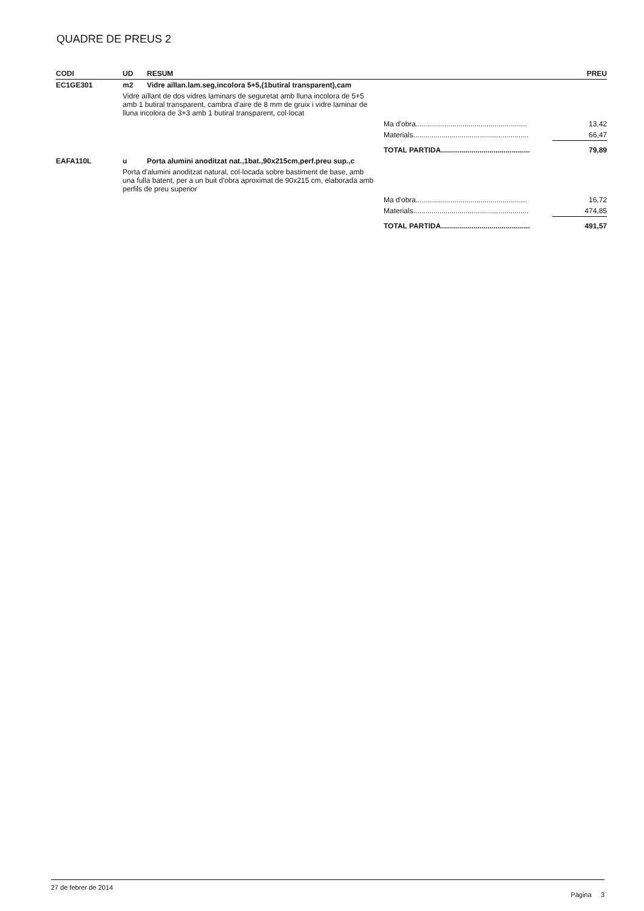QUADRE DE PREUS 2
| CODI | UD | RESUM | | PREU |
| --- | --- | --- | --- | --- |
| EC1GE301 | m2 | Vidre aïllan.lam.seg,incolora 5+5,(1butiral transparent),cam | | |
| | Vidre aïllant de dos vidres laminars de seguretat amb lluna incolora de 5+5 amb 1 butiral transparent, cambra d'aire de 8 mm de gruix i vidre laminar de lluna incolora de 3+3 amb 1 butiral transparent, col·locat | | | |
| | | | Ma d'obra....................................................... | 13,42 |
| | | | Materials......................................................... | 66,47 |
| | | | TOTAL PARTIDA............................................ | 79,89 |
| EAFA110L | u | Porta alumini anoditzat nat.,1bat.,90x215cm,perf.preu sup.,c | | |
| | Porta d'alumini anoditzat natural, col·locada sobre bastiment de base, amb una fulla batent, per a un buit d'obra aproximat de 90x215 cm, elaborada amb perfils de preu superior | | | |
| | | | Ma d'obra....................................................... | 16,72 |
| | | | Materials......................................................... | 474,85 |
| | | | TOTAL PARTIDA............................................ | 491,57 |
27 de febrer de 2014 Pàgina 3